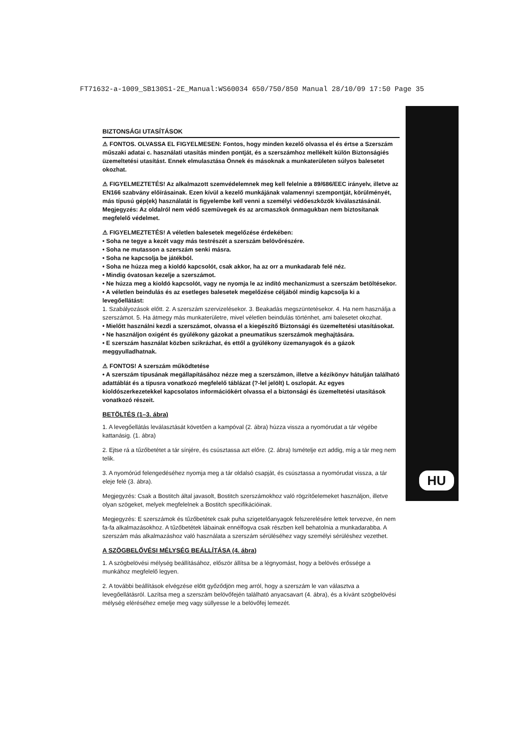FT71632-a-1009_SB130S1-2E_Manual:WS60034 650/750/850 Manual 28/10/09 17:50 Page 35
HU
BIZTONSÁGI UTASÍTÁSOK
⚠ FONTOS. OLVASSA EL FIGYELMESEN: Fontos, hogy minden kezelő olvassa el és értse a Szerszám műszaki adatai c. használati utasítás minden pontját, és a szerszámhoz mellékelt külön Biztonságiés üzemeltetési utasítást. Ennek elmulasztása Önnek és másoknak a munkaterületen súlyos balesetet okozhat.
⚠ FIGYELMEZTETÉS! Az alkalmazott szemvédelemnek meg kell felelnie a 89/686/EEC irányelv, illetve az EN166 szabvány előírásainak. Ezen kívül a kezelő munkájának valamennyi szempontját, körülményét, más típusú gép(ek) használatát is figyelembe kell venni a személyi védőeszközök kiválasztásánál. Megjegyzés: Az oldalról nem védő szemüvegek és az arcmaszkok önmagukban nem biztosítanak megfelelő védelmet.
⚠ FIGYELMEZTETÉS! A véletlen balesetek megelőzése érdekében:
• Soha ne tegye a kezét vagy más testrészét a szerszám belövőrészére.
• Soha ne mutasson a szerszám senki másra.
• Soha ne kapcsolja be játékból.
• Soha ne húzza meg a kioldó kapcsolót, csak akkor, ha az orr a munkadarab felé néz.
• Mindig óvatosan kezelje a szerszámot.
• Ne húzza meg a kioldó kapcsolót, vagy ne nyomja le az indító mechanizmust a szerszám betöltésekor.
• A véletlen beindulás és az esetleges balesetek megelőzése céljából mindig kapcsolja ki a levegőellátást:
1. Szabályozások előtt. 2. A szerszám szervizelésekor. 3. Beakadás megszüntetésekor. 4. Ha nem használja a szerszámot. 5. Ha átmegy más munkaterületre, mivel véletlen beindulás történhet, ami balesetet okozhat.
• Mielőtt használni kezdi a szerszámot, olvassa el a kiegészítő Biztonsági és üzemeltetési utasításokat.
• Ne használjon oxigént és gyúlékony gázokat a pneumatikus szerszámok meghajtására.
• E szerszám használat közben szikrázhat, és ettől a gyúlékony üzemanyagok és a gázok meggyulladhatnak.
⚠ FONTOS! A szerszám működtetése
• A szerszám típusának megállapításához nézze meg a szerszámon, illetve a kézikönyv hátulján található adattáblát és a típusra vonatkozó megfelelő táblázat (?-lel jelölt) L oszlopát. Az egyes kioldószerkezetekkel kapcsolatos információkért olvassa el a biztonsági és üzemeltetési utasítások vonatkozó részeit.
BETÖLTÉS (1–3. ábra)
1. A levegőellátás leválasztását követően a kampóval (2. ábra) húzza vissza a nyomórudat a tár végébe kattanásig. (1. ábra)
2. Ejtse rá a tűzőbetétet a tár sínjére, és csúsztassa azt előre. (2. ábra) Ismételje ezt addig, míg a tár meg nem telik.
3. A nyomórúd felengedéséhez nyomja meg a tár oldalsó csapját, és csúsztassa a nyomórudat vissza, a tár eleje felé (3. ábra).
Megjegyzés: Csak a Bostitch által javasolt, Bostitch szerszámokhoz való rögzítőelemeket használjon, illetve olyan szögeket, melyek megfelelnek a Bostitch specifikációinak.
Megjegyzés: E szerszámok és tűzőbetétek csak puha szigetelőanyagok felszerelésére lettek tervezve, én nem fa-fa alkalmazásokhoz. A tűzőbetétek lábainak ennélfogva csak részben kell behatolnia a munkadarabba. A szerszám más alkalmazáshoz való használata a szerszám sérüléséhez vagy személyi sérüléshez vezethet.
A SZÖGBELŐVÉSI MÉLYSÉG BEÁLLÍTÁSA (4. ábra)
1. A szögbelövési mélység beállításához, először állítsa be a légnyomást, hogy a belövés erőssége a munkához megfelelő legyen.
2. A további beállítások elvégzése előtt győződjön meg arról, hogy a szerszám le van választva a levegőellátásról. Lazítsa meg a szerszám belövőfején található anyacsavart (4. ábra), és a kívánt szögbelövési mélység eléréséhez emelje meg vagy süllyesse le a belövőfej lemezét.